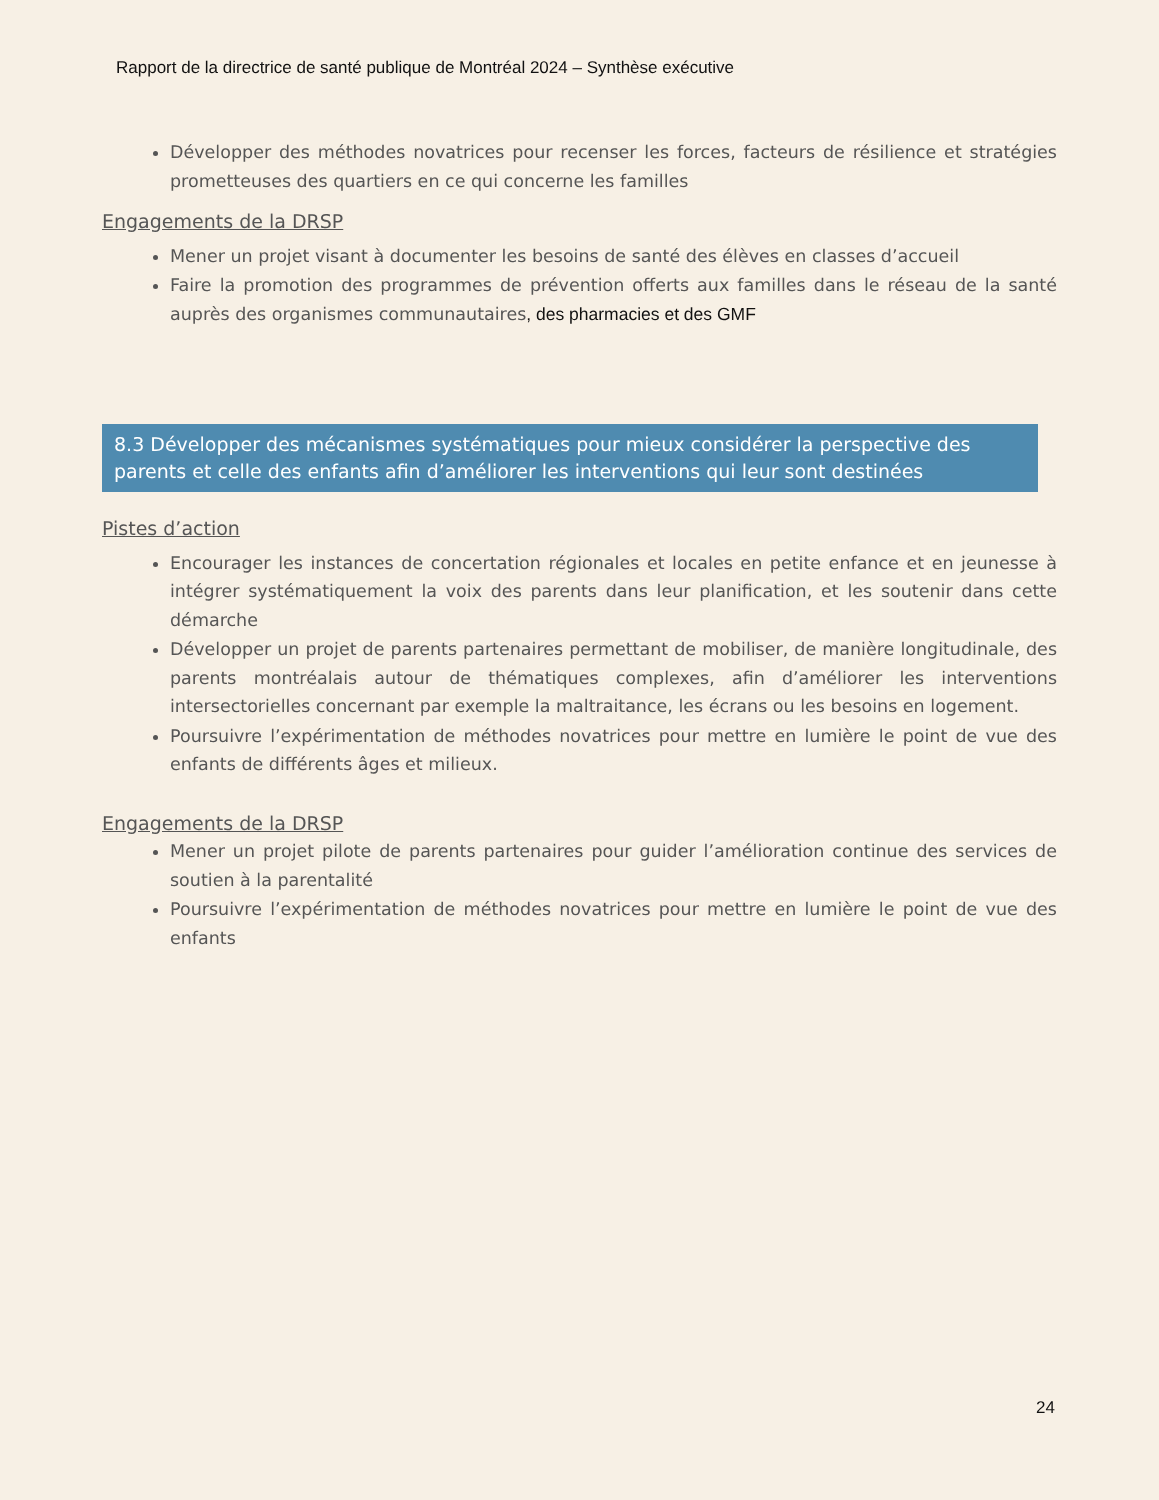Rapport de la directrice de santé publique de Montréal 2024 – Synthèse exécutive
Développer des méthodes novatrices pour recenser les forces, facteurs de résilience et stratégies prometteuses des quartiers en ce qui concerne les familles
Engagements de la DRSP
Mener un projet visant à documenter les besoins de santé des élèves en classes d’accueil
Faire la promotion des programmes de prévention offerts aux familles dans le réseau de la santé auprès des organismes communautaires, des pharmacies et des GMF
8.3 Développer des mécanismes systématiques pour mieux considérer la perspective des parents et celle des enfants afin d’améliorer les interventions qui leur sont destinées
Pistes d’action
Encourager les instances de concertation régionales et locales en petite enfance et en jeunesse à intégrer systématiquement la voix des parents dans leur planification, et les soutenir dans cette démarche
Développer un projet de parents partenaires permettant de mobiliser, de manière longitudinale, des parents montréalais autour de thématiques complexes, afin d’améliorer les interventions intersectorielles concernant par exemple la maltraitance, les écrans ou les besoins en logement.
Poursuivre l’expérimentation de méthodes novatrices pour mettre en lumière le point de vue des enfants de différents âges et milieux.
Engagements de la DRSP
Mener un projet pilote de parents partenaires pour guider l’amélioration continue des services de soutien à la parentalité
Poursuivre l’expérimentation de méthodes novatrices pour mettre en lumière le point de vue des enfants
24